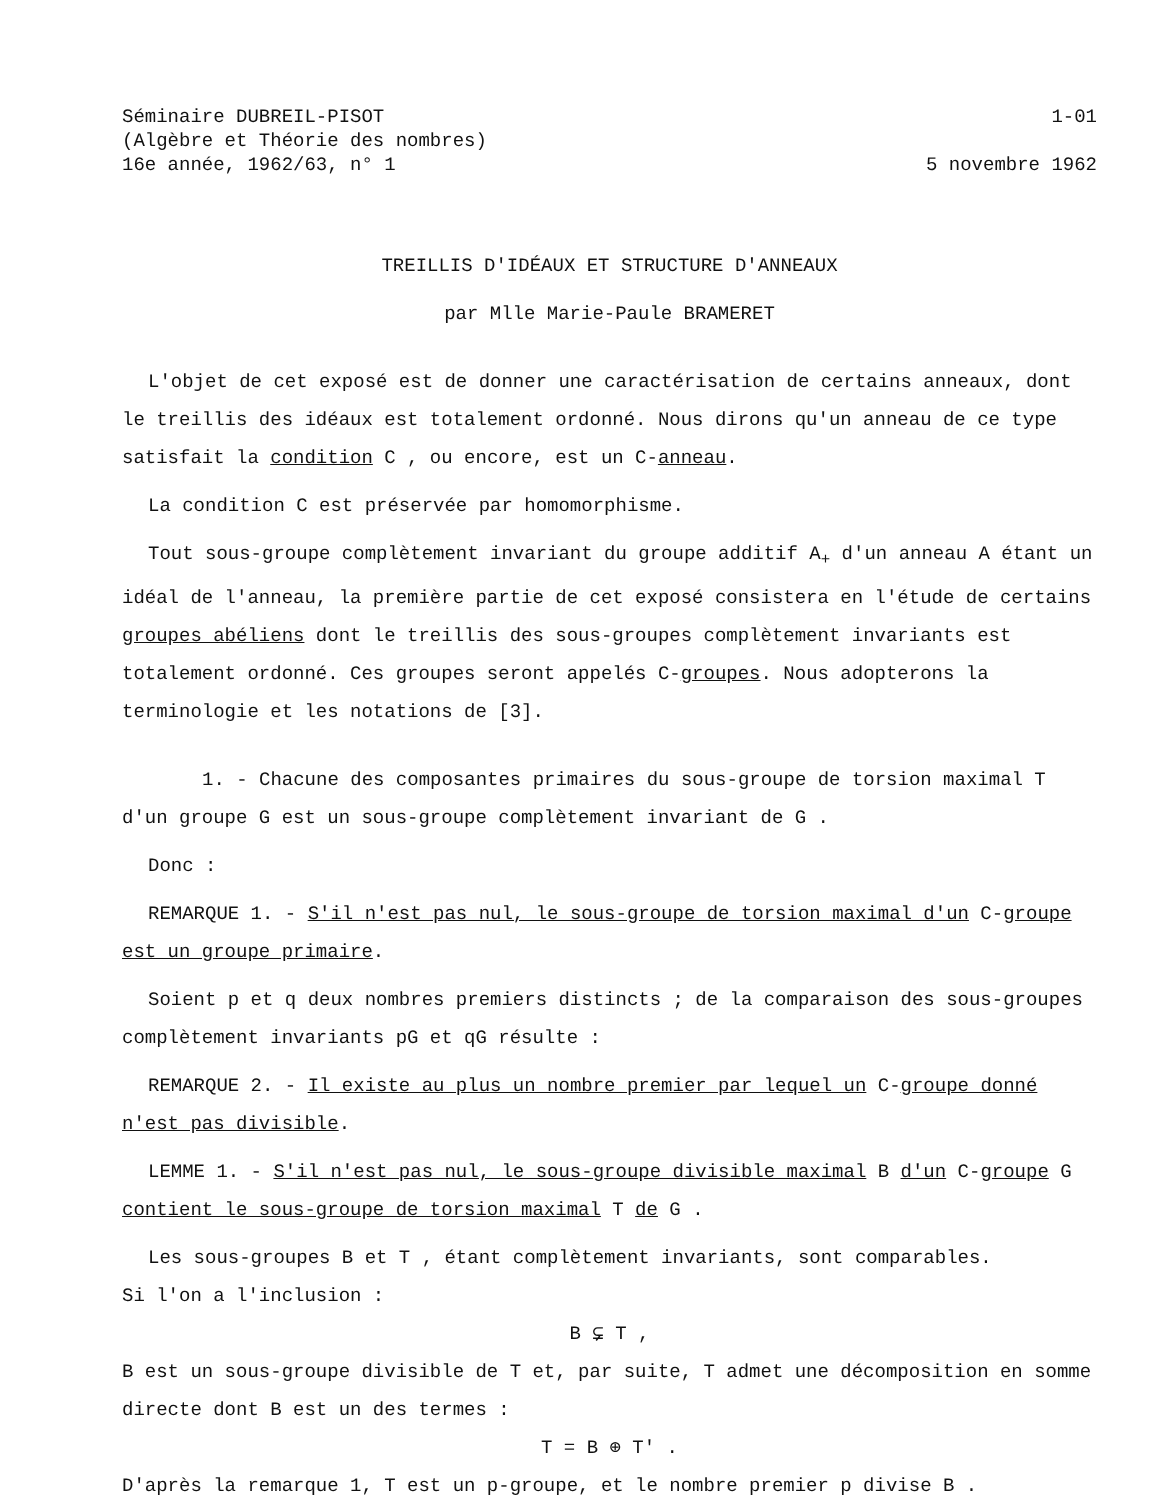Séminaire DUBREIL-PISOT
(Algèbre et Théorie des nombres)
16e année, 1962/63, n° 1
1-01
5 novembre 1962
TREILLIS D'IDÉAUX ET STRUCTURE D'ANNEAUX
par Mlle Marie-Paule BRAMERET
L'objet de cet exposé est de donner une caractérisation de certains anneaux, dont le treillis des idéaux est totalement ordonné. Nous dirons qu'un anneau de ce type satisfait la condition C , ou encore, est un C-anneau.
La condition C est préservée par homomorphisme.
Tout sous-groupe complètement invariant du groupe additif A<sub>+</sub> d'un anneau A étant un idéal de l'anneau, la première partie de cet exposé consistera en l'étude de certains groupes abéliens dont le treillis des sous-groupes complètement invariants est totalement ordonné. Ces groupes seront appelés C-groupes. Nous adopterons la terminologie et les notations de [3].
1. - Chacune des composantes primaires du sous-groupe de torsion maximal T d'un groupe G est un sous-groupe complètement invariant de G .
Donc :
REMARQUE 1. - S'il n'est pas nul, le sous-groupe de torsion maximal d'un C-groupe est un groupe primaire.
Soient p et q deux nombres premiers distincts ; de la comparaison des sous-groupes complètement invariants pG et qG résulte :
REMARQUE 2. - Il existe au plus un nombre premier par lequel un C-groupe donné n'est pas divisible.
LEMME 1. - S'il n'est pas nul, le sous-groupe divisible maximal B d'un C-groupe G contient le sous-groupe de torsion maximal T de G .
Les sous-groupes B et T , étant complètement invariants, sont comparables.
Si l'on a l'inclusion :
B ⊊ T ,
B est un sous-groupe divisible de T et, par suite, T admet une décomposition en somme directe dont B est un des termes :
T = B ⊕ T' .
D'après la remarque 1, T est un p-groupe, et le nombre premier p divise B .